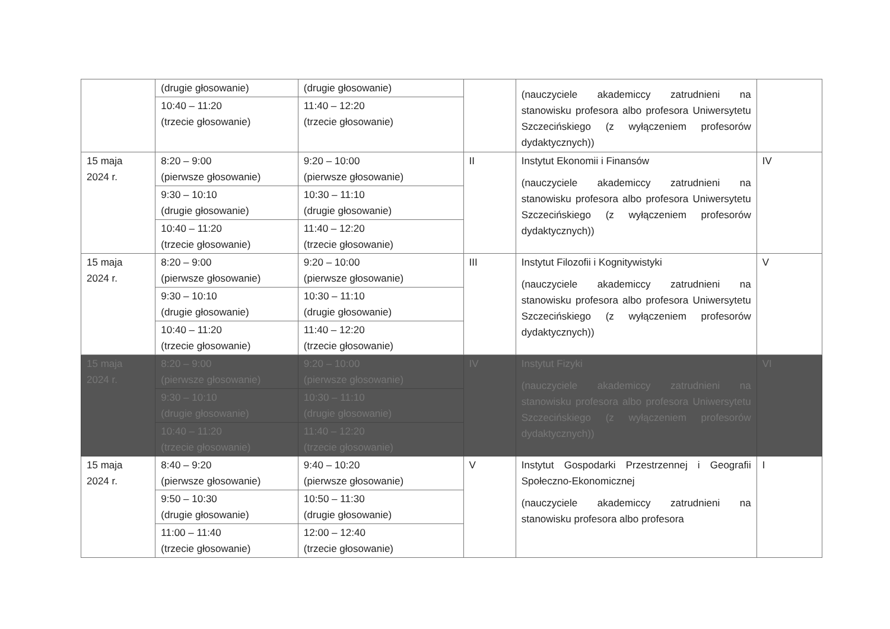| | (drugie głosowanie) | (drugie głosowanie) | | (nauczyciele akademiccy zatrudnieni na stanowisku profesora albo profesora Uniwersytetu Szczecińskiego (z wyłączeniem profesorów dydaktycznych)) | |
| | 10:40 – 11:20 (trzecie głosowanie) | 11:40 – 12:20 (trzecie głosowanie) | | | |
| 15 maja 2024 r. | 8:20 – 9:00 (pierwsze głosowanie) | 9:20 – 10:00 (pierwsze głosowanie) | II | Instytut Ekonomii i Finansów (nauczyciele akademiccy zatrudnieni na stanowisku profesora albo profesora Uniwersytetu Szczecińskiego (z wyłączeniem profesorów dydaktycznych)) | IV |
| | 9:30 – 10:10 (drugie głosowanie) | 10:30 – 11:10 (drugie głosowanie) | | | |
| | 10:40 – 11:20 (trzecie głosowanie) | 11:40 – 12:20 (trzecie głosowanie) | | | |
| 15 maja 2024 r. | 8:20 – 9:00 (pierwsze głosowanie) | 9:20 – 10:00 (pierwsze głosowanie) | III | Instytut Filozofii i Kognitywistyki (nauczyciele akademiccy zatrudnieni na stanowisku profesora albo profesora Uniwersytetu Szczecińskiego (z wyłączeniem profesorów dydaktycznych)) | V |
| | 9:30 – 10:10 (drugie głosowanie) | 10:30 – 11:10 (drugie głosowanie) | | | |
| | 10:40 – 11:20 (trzecie głosowanie) | 11:40 – 12:20 (trzecie głosowanie) | | | |
| 15 maja 2024 r. | 8:20 – 9:00 (pierwsze głosowanie) | 9:20 – 10:00 (pierwsze głosowanie) | IV | Instytut Fizyki (nauczyciele akademiccy zatrudnieni na stanowisku profesora albo profesora Uniwersytetu Szczecińskiego (z wyłączeniem profesorów dydaktycznych)) | VI |
| | 9:30 – 10:10 (drugie głosowanie) | 10:30 – 11:10 (drugie głosowanie) | | | |
| | 10:40 – 11:20 (trzecie głosowanie) | 11:40 – 12:20 (trzecie głosowanie) | | | |
| 15 maja 2024 r. | 8:40 – 9:20 (pierwsze głosowanie) | 9:40 – 10:20 (pierwsze głosowanie) | V | Instytut Gospodarki Przestrzennej i Geografii Społeczno-Ekonomicznej (nauczyciele akademiccy zatrudnieni na stanowisku profesora albo profesora | I |
| | 9:50 – 10:30 (drugie głosowanie) | 10:50 – 11:30 (drugie głosowanie) | | | |
| | 11:00 – 11:40 (trzecie głosowanie) | 12:00 – 12:40 (trzecie głosowanie) | | | |